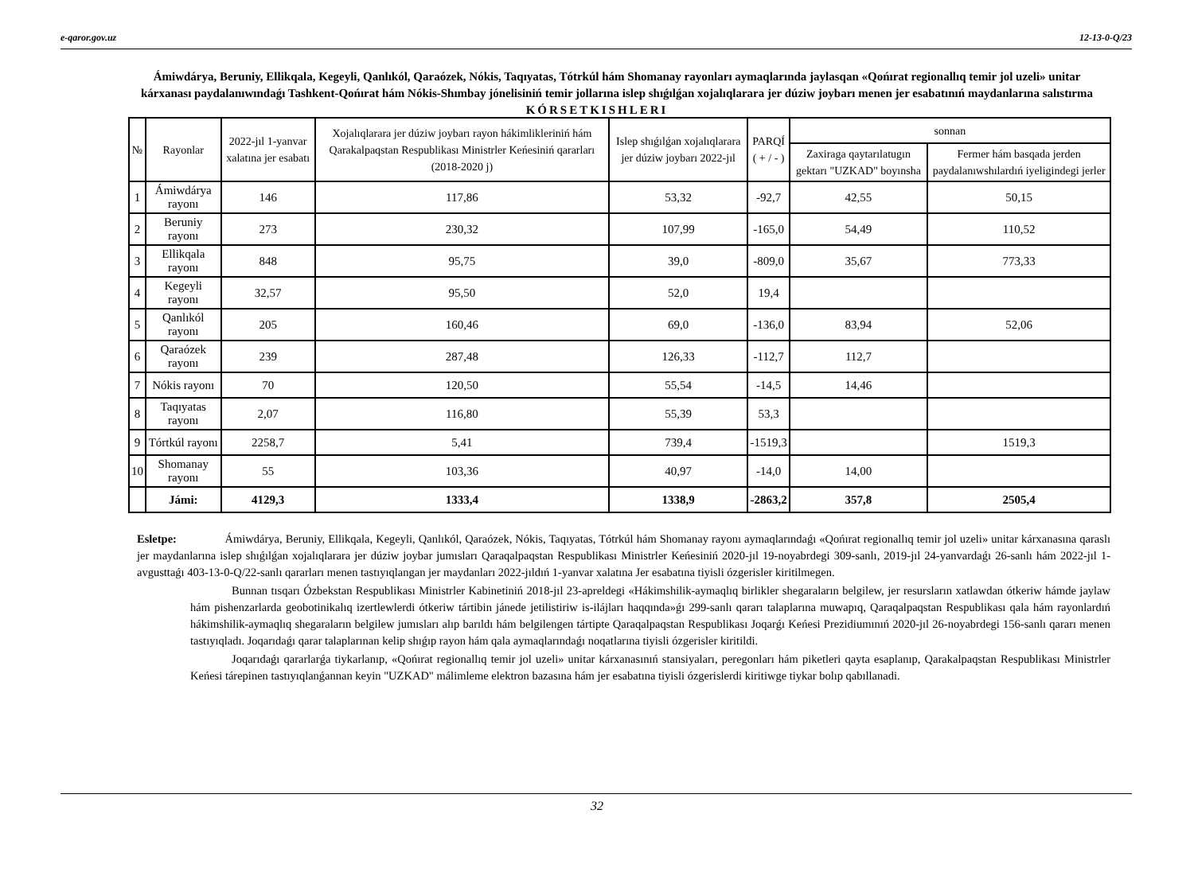e-qaror.gov.uz 12-13-0-Q/23
Ámiwdárya, Beruniy, Ellikqala, Kegeyli, Qanlıkól, Qaraózek, Nókis, Taqıyatas, Tótrkúl hám Shomanay rayonları aymaqlarında jaylasqan «Qońırat regionallıq temir jol uzeli» unitar kárxanası paydalanıwındaǵı Tashkent-Qońırat hám Nókis-Shımbay jónelisiniń temir jollarına islep shıǵılǵan xojalıqlarara jer dúziw joybarı menen jer esabatınıń maydanlarına salıstırma
KÓRSETKISHLERI
| № | Rayonlar | 2022-jıl 1-yanvar xalatına jer esabatı | Xojalıqlarara jer dúziw joybarı rayon hákimlikleriniń hám Qarakalpaqstan Respublikası Ministrler Keńesiniń qararları (2018-2020 j) | Islep shıǵılǵan xojalıqlarara jer dúziw joybarı 2022-jıl | PARQÍ ( + / - ) | sonnan | |
| --- | --- | --- | --- | --- | --- | --- | --- |
| | | | | | | Zaxiraga qaytarılatugın gektarı "UZKAD" boyınsha | Fermer hám basqada jerden paydalanıwshılardıń iyeligindegi jerler |
| 1 | Ámiwdárya rayonı | 146 | 117,86 | 53,32 | -92,7 | 42,55 | 50,15 |
| 2 | Beruniy rayonı | 273 | 230,32 | 107,99 | -165,0 | 54,49 | 110,52 |
| 3 | Ellikqala rayonı | 848 | 95,75 | 39,0 | -809,0 | 35,67 | 773,33 |
| 4 | Kegeyli rayonı | 32,57 | 95,50 | 52,0 | 19,4 | | |
| 5 | Qanlıkól rayonı | 205 | 160,46 | 69,0 | -136,0 | 83,94 | 52,06 |
| 6 | Qaraózek rayonı | 239 | 287,48 | 126,33 | -112,7 | 112,7 | |
| 7 | Nókis rayonı | 70 | 120,50 | 55,54 | -14,5 | 14,46 | |
| 8 | Taqıyatas rayonı | 2,07 | 116,80 | 55,39 | 53,3 | | |
| 9 | Tórtkúl rayonı | 2258,7 | 5,41 | 739,4 | -1519,3 | | 1519,3 |
| 10 | Shomanay rayonı | 55 | 103,36 | 40,97 | -14,0 | 14,00 | |
| | Jámi: | 4129,3 | 1333,4 | 1338,9 | -2863,2 | 357,8 | 2505,4 |
Esletpe: Ámiwdárya, Beruniy, Ellikqala, Kegeyli, Qanlıkól, Qaraózek, Nókis, Taqıyatas, Tótrkúl hám Shomanay rayonı aymaqlarındaǵı «Qońırat regionallıq temir jol uzeli» unitar kárxanasına qaraslı jer maydanlarına islep shıǵılǵan xojalıqlarara jer dúziw joybar jumısları Qaraqalpaqstan Respublikası Ministrler Keńesiniń 2020-jıl 19-noyabrdegi 309-sanlı, 2019-jıl 24-yanvardaǵı 26-sanlı hám 2022-jıl 1-avgusttaǵı 403-13-0-Q/22-sanlı qararları menen tastıyıqlangan jer maydanları 2022-jıldıń 1-yanvar xalatına Jer esabatına tiyisli ózgerisler kiritilmegen.
Bunnan tısqarı Ózbekstan Respublikası Ministrler Kabinetiniń 2018-jıl 23-apreldegi «Hákimshilik-aymaqlıq birlikler shegaraların belgilew, jer resursların xatlawdan ótkeriw hámde jaylaw hám pishenzarlarda geobotinikalıq izertlewlerdi ótkeriw tártibin jánede jetilistiriw is-ilájları haqqında»ǵı 299-sanlı qararı talaplarına muwapıq, Qaraqalpaqstan Respublikası qala hám rayonlardıń hákimshilik-aymaqlıq shegaraların belgilew jumısları alıp barıldı hám belgilengen tártipte Qaraqalpaqstan Respublikası Joqarǵı Keńesi Prezidiumınıń 2020-jıl 26-noyabrdegi 156-sanlı qararı menen tastıyıqladı. Joqarıdaǵı qarar talaplarınan kelip shıǵıp rayon hám qala aymaqlarındaǵı noqatlarına tiyisli ózgerisler kiritildi.
Joqarıdaǵı qararlarǵa tiykarlanıp, «Qońırat regionallıq temir jol uzeli» unitar kárxanasınıń stansiyaları, peregonları hám piketleri qayta esaplanıp, Qarakalpaqstan Respublikası Ministrler Keńesi tárepinen tastıyıqlanǵannan keyin "UZKAD" málimleme elektron bazasına hám jer esabatına tiyisli ózgerislerdi kiritiwge tiykar bolıp qabıllanadi.
32